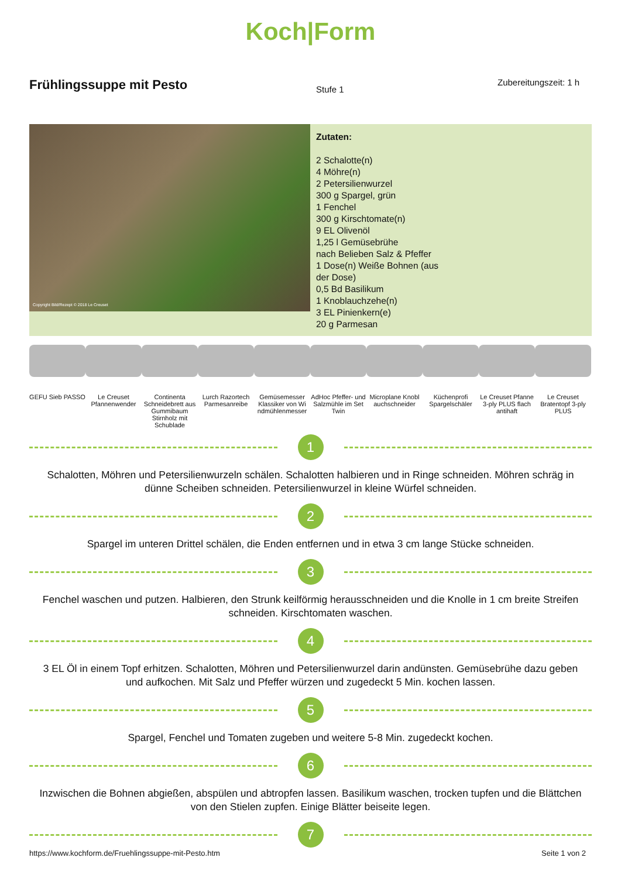Koch|Form
Frühlingssuppe mit Pesto
Stufe 1
Zubereitungszeit: 1 h
Copyright Bild/Rezept © 2018 Le Creuset
Zutaten:
2 Schalotte(n)
4 Möhre(n)
2 Petersilienwurzel
300 g Spargel, grün
1 Fenchel
300 g Kirschtomate(n)
9 EL Olivenöl
1,25 l Gemüsebrühe
nach Belieben Salz & Pfeffer
1 Dose(n) Weiße Bohnen (aus der Dose)
0,5 Bd Basilikum
1 Knoblauchzehe(n)
3 EL Pinienkern(e)
20 g Parmesan
GEFU Sieb PASSO
Le Creuset Pfannenwender
Continenta Schneidebrett aus Gummibaum Stirnholz mit Schublade
Lurch Razortech Parmesanreibe
Gemüsemesser Klassiker von Wi ndmühlenmesser
AdHoc Pfeffer- und Salzmühle im Set Twin
Microplane Knobl auchschneider
Küchenprofi Spargelschäler
Le Creuset Pfanne 3-ply PLUS flach antihaft
Le Creuset Bratentopf 3-ply PLUS
1
Schalotten, Möhren und Petersilienwurzeln schälen. Schalotten halbieren und in Ringe schneiden. Möhren schräg in dünne Scheiben schneiden. Petersilienwurzel in kleine Würfel schneiden.
2
Spargel im unteren Drittel schälen, die Enden entfernen und in etwa 3 cm lange Stücke schneiden.
3
Fenchel waschen und putzen. Halbieren, den Strunk keilförmig herausschneiden und die Knolle in 1 cm breite Streifen schneiden. Kirschtomaten waschen.
4
3 EL Öl in einem Topf erhitzen. Schalotten, Möhren und Petersilienwurzel darin andünsten. Gemüsebrühe dazu geben und aufkochen. Mit Salz und Pfeffer würzen und zugedeckt 5 Min. kochen lassen.
5
Spargel, Fenchel und Tomaten zugeben und weitere 5-8 Min. zugedeckt kochen.
6
Inzwischen die Bohnen abgießen, abspülen und abtropfen lassen. Basilikum waschen, trocken tupfen und die Blättchen von den Stielen zupfen. Einige Blätter beiseite legen.
7
https://www.kochform.de/Fruehlingssuppe-mit-Pesto.htm Seite 1 von 2